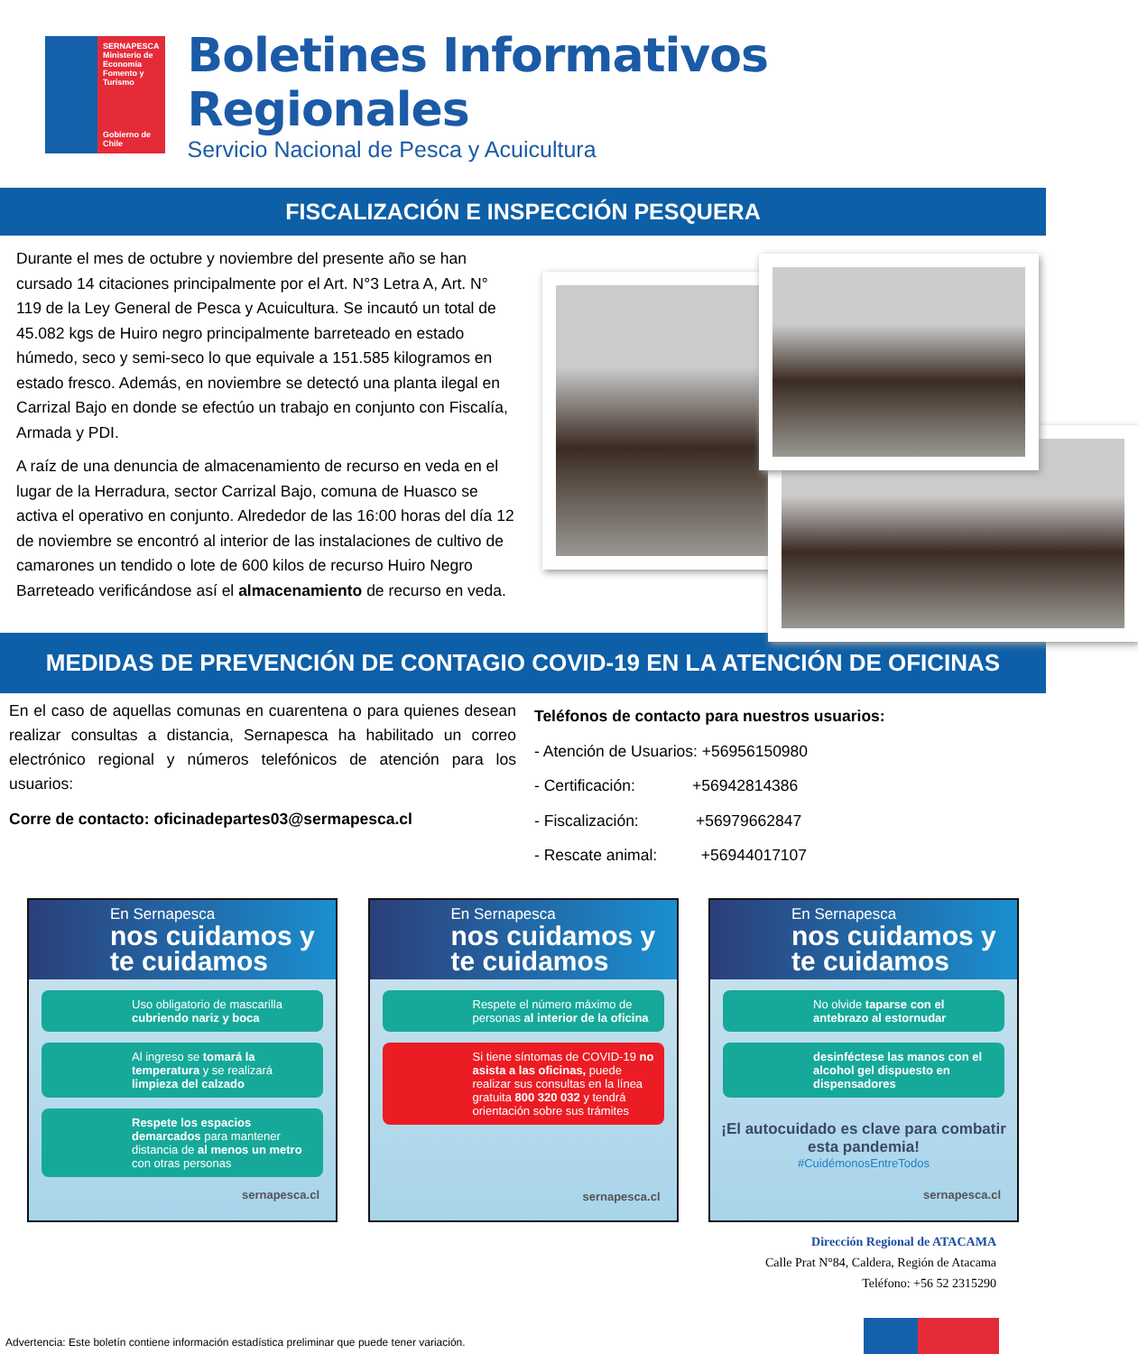SERNAPESCA
Ministerio de Economía Fomento y Turismo
Gobierno de Chile
Boletines Informativos Regionales
Servicio Nacional de Pesca y Acuicultura
FISCALIZACIÓN E INSPECCIÓN PESQUERA
Durante el mes de octubre y noviembre del presente año se han cursado 14 citaciones principalmente por el Art. N°3 Letra A, Art. N° 119 de la Ley General de Pesca y Acuicultura. Se incautó un total de 45.082 kgs de Huiro negro principalmente barreteado en estado húmedo, seco y semi-seco lo que equivale a 151.585 kilogramos en estado fresco. Además, en noviembre se detectó una planta ilegal en Carrizal Bajo en donde se efectúo un trabajo en conjunto con Fiscalía, Armada y PDI.
A raíz de una denuncia de almacenamiento de recurso en veda en el lugar de la Herradura, sector Carrizal Bajo, comuna de Huasco se activa el operativo en conjunto. Alrededor de las 16:00 horas del día 12 de noviembre se encontró al interior de las instalaciones de cultivo de camarones un tendido o lote de 600 kilos de recurso Huiro Negro Barreteado verificándose así el almacenamiento de recurso en veda.
MEDIDAS DE PREVENCIÓN DE CONTAGIO COVID-19 EN LA ATENCIÓN DE OFICINAS
En el caso de aquellas comunas en cuarentena o para quienes desean realizar consultas a distancia, Sernapesca ha habilitado un correo electrónico regional y números telefónicos de atención para los usuarios:
Corre de contacto: oficinadepartes03@sermapesca.cl
Teléfonos de contacto para nuestros usuarios:
- Atención de Usuarios: +56956150980
- Certificación: +56942814386
- Fiscalización: +56979662847
- Rescate animal: +56944017107
En Sernapesca
nos cuidamos y te cuidamos
Uso obligatorio de mascarilla cubriendo nariz y boca
Al ingreso se tomará la temperatura y se realizará limpieza del calzado
Respete los espacios demarcados para mantener distancia de al menos un metro con otras personas
sernapesca.cl
En Sernapesca
nos cuidamos y te cuidamos
Respete el número máximo de personas al interior de la oficina
Si tiene síntomas de COVID-19 no asista a las oficinas, puede realizar sus consultas en la línea gratuita 800 320 032 y tendrá orientación sobre sus trámites
sernapesca.cl
En Sernapesca
nos cuidamos y te cuidamos
No olvide taparse con el antebrazo al estornudar
desinféctese las manos con el alcohol gel dispuesto en dispensadores
¡El autocuidado es clave para combatir esta pandemia!
#CuidémonosEntreTodos
sernapesca.cl
Dirección Regional de ATACAMA
Calle Prat N°84, Caldera, Región de Atacama
Teléfono: +56 52 2315290
Advertencia: Este boletín contiene información estadística preliminar que puede tener variación.